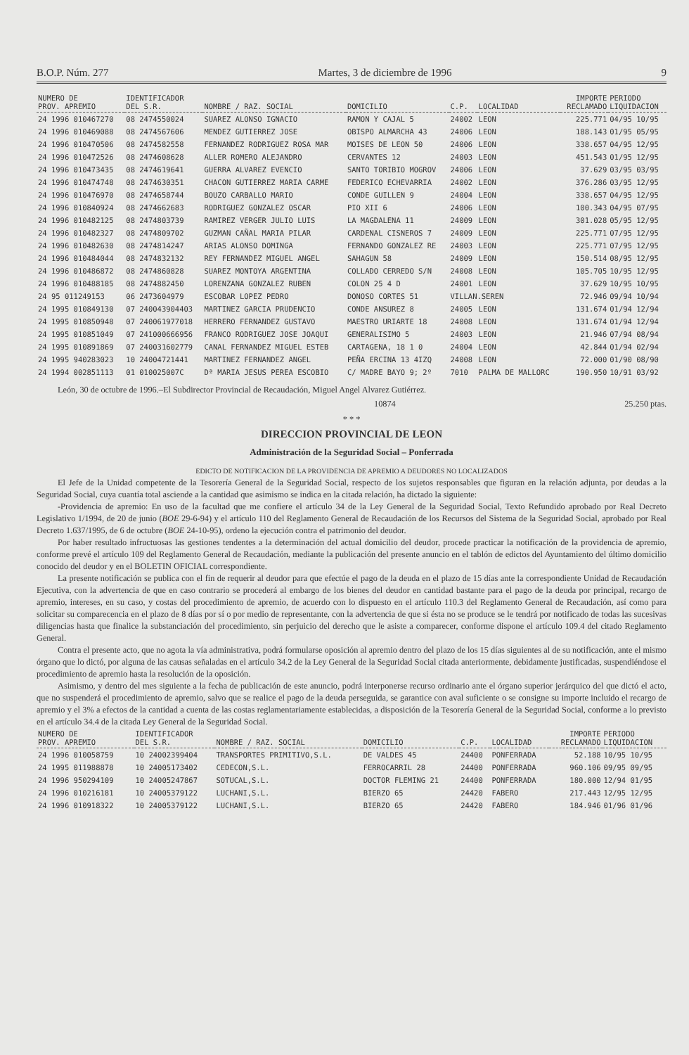B.O.P. Núm. 277 Martes, 3 de diciembre de 1996 9
| NUMERO DE PROV. APREMIO | IDENTIFICADOR DEL S.R. | NOMBRE / RAZ. SOCIAL | DOMICILIO | C.P. | LOCALIDAD | IMPORTE RECLAMADO | PERIODO LIQUIDACION |
| --- | --- | --- | --- | --- | --- | --- | --- |
| 24 1996 010467270 | 08 2474550024 | SUAREZ ALONSO IGNACIO | RAMON Y CAJAL 5 | 24002 | LEON | 225.771 | 04/95 10/95 |
| 24 1996 010469088 | 08 2474567606 | MENDEZ GUTIERREZ JOSE | OBISPO ALMARCHA 43 | 24006 | LEON | 188.143 | 01/95 05/95 |
| 24 1996 010470506 | 08 2474582558 | FERNANDEZ RODRIGUEZ ROSA MAR | MOISES DE LEON 50 | 24006 | LEON | 338.657 | 04/95 12/95 |
| 24 1996 010472526 | 08 2474608628 | ALLER ROMERO ALEJANDRO | CERVANTES 12 | 24003 | LEON | 451.543 | 01/95 12/95 |
| 24 1996 010473435 | 08 2474619641 | GUERRA ALVAREZ EVENCIO | SANTO TORIBIO MOGROV | 24006 | LEON | 37.629 | 03/95 03/95 |
| 24 1996 010474748 | 08 2474630351 | CHACON GUTIERREZ MARIA CARME | FEDERICO ECHEVARRIA | 24002 | LEON | 376.286 | 03/95 12/95 |
| 24 1996 010476970 | 08 2474658744 | BOUZO CARBALLO MARIO | CONDE GUILLEN 9 | 24004 | LEON | 338.657 | 04/95 12/95 |
| 24 1996 010840924 | 08 2474662683 | RODRIGUEZ GONZALEZ OSCAR | PIO XII 6 | 24006 | LEON | 100.343 | 04/95 07/95 |
| 24 1996 010482125 | 08 2474803739 | RAMIREZ VERGER JULIO LUIS | LA MAGDALENA 11 | 24009 | LEON | 301.028 | 05/95 12/95 |
| 24 1996 010482327 | 08 2474809702 | GUZMAN CAÑAL MARIA PILAR | CARDENAL CISNEROS 7 | 24009 | LEON | 225.771 | 07/95 12/95 |
| 24 1996 010482630 | 08 2474814247 | ARIAS ALONSO DOMINGA | FERNANDO GONZALEZ RE | 24003 | LEON | 225.771 | 07/95 12/95 |
| 24 1996 010484044 | 08 2474832132 | REY FERNANDEZ MIGUEL ANGEL | SAHAGUN 58 | 24009 | LEON | 150.514 | 08/95 12/95 |
| 24 1996 010486872 | 08 2474860828 | SUAREZ MONTOYA ARGENTINA | COLLADO CERREDO S/N | 24008 | LEON | 105.705 | 10/95 12/95 |
| 24 1996 010488185 | 08 2474882450 | LORENZANA GONZALEZ RUBEN | COLON 25 4 D | 24001 | LEON | 37.629 | 10/95 10/95 |
| 24 95 011249153 | 06 2473604979 | ESCOBAR LOPEZ PEDRO | DONOSO CORTES 51 | VILLAN.SEREN | | 72.946 | 09/94 10/94 |
| 24 1995 010849130 | 07 240043904403 | MARTINEZ GARCIA PRUDENCIO | CONDE ANSUREZ 8 | 24005 | LEON | 131.674 | 01/94 12/94 |
| 24 1995 010850948 | 07 240061977018 | HERRERO FERNANDEZ GUSTAVO | MAESTRO URIARTE 18 | 24008 | LEON | 131.674 | 01/94 12/94 |
| 24 1995 010851049 | 07 241000666956 | FRANCO RODRIGUEZ JOSE JOAQUI | GENERALISIMO 5 | 24003 | LEON | 21.946 | 07/94 08/94 |
| 24 1995 010891869 | 07 240031602779 | CANAL FERNANDEZ MIGUEL ESTEB | CARTAGENA, 18 1 0 | 24004 | LEON | 42.844 | 01/94 02/94 |
| 24 1995 940283023 | 10 24004721441 | MARTINEZ FERNANDEZ ANGEL | PEÑA ERCINA 13 4IZQ | 24008 | LEON | 72.000 | 01/90 08/90 |
| 24 1994 002851113 | 01 010025007C | Dª MARIA JESUS PEREA ESCOBIO | C/ MADRE BAYO 9; 2º | 7010 | PALMA DE MALLORC | 190.950 | 10/91 03/92 |
León, 30 de octubre de 1996.–El Subdirector Provincial de Recaudación, Miguel Angel Alvarez Gutiérrez.
10874 25.250 ptas.
* * *
DIRECCION PROVINCIAL DE LEON
Administración de la Seguridad Social – Ponferrada
EDICTO DE NOTIFICACION DE LA PROVIDENCIA DE APREMIO A DEUDORES NO LOCALIZADOS
El Jefe de la Unidad competente de la Tesorería General de la Seguridad Social, respecto de los sujetos responsables que figuran en la relación adjunta, por deudas a la Seguridad Social, cuya cuantía total asciende a la cantidad que asimismo se indica en la citada relación, ha dictado la siguiente:
-Providencia de apremio: En uso de la facultad que me confiere el artículo 34 de la Ley General de la Seguridad Social, Texto Refundido aprobado por Real Decreto Legislativo 1/1994, de 20 de junio (BOE 29-6-94) y el artículo 110 del Reglamento General de Recaudación de los Recursos del Sistema de la Seguridad Social, aprobado por Real Decreto 1.637/1995, de 6 de octubre (BOE 24-10-95), ordeno la ejecución contra el patrimonio del deudor.
Por haber resultado infructuosas las gestiones tendentes a la determinación del actual domicilio del deudor, procede practicar la notificación de la providencia de apremio, conforme prevé el artículo 109 del Reglamento General de Recaudación, mediante la publicación del presente anuncio en el tablón de edictos del Ayuntamiento del último domicilio conocido del deudor y en el BOLETIN OFICIAL correspondiente.
La presente notificación se publica con el fin de requerir al deudor para que efectúe el pago de la deuda en el plazo de 15 días ante la correspondiente Unidad de Recaudación Ejecutiva, con la advertencia de que en caso contrario se procederá al embargo de los bienes del deudor en cantidad bastante para el pago de la deuda por principal, recargo de apremio, intereses, en su caso, y costas del procedimiento de apremio, de acuerdo con lo dispuesto en el artículo 110.3 del Reglamento General de Recaudación, así como para solicitar su comparecencia en el plazo de 8 días por sí o por medio de representante, con la advertencia de que si ésta no se produce se le tendrá por notificado de todas las sucesivas diligencias hasta que finalice la substanciación del procedimiento, sin perjuicio del derecho que le asiste a comparecer, conforme dispone el artículo 109.4 del citado Reglamento General.
Contra el presente acto, que no agota la vía administrativa, podrá formularse oposición al apremio dentro del plazo de los 15 días siguientes al de su notificación, ante el mismo órgano que lo dictó, por alguna de las causas señaladas en el artículo 34.2 de la Ley General de la Seguridad Social citada anteriormente, debidamente justificadas, suspendiéndose el procedimiento de apremio hasta la resolución de la oposición.
Asimismo, y dentro del mes siguiente a la fecha de publicación de este anuncio, podrá interponerse recurso ordinario ante el órgano superior jerárquico del que dictó el acto, que no suspenderá el procedimiento de apremio, salvo que se realice el pago de la deuda perseguida, se garantice con aval suficiente o se consigne su importe incluido el recargo de apremio y el 3% a efectos de la cantidad a cuenta de las costas reglamentariamente establecidas, a disposición de la Tesorería General de la Seguridad Social, conforme a lo previsto en el artículo 34.4 de la citada Ley General de la Seguridad Social.
| NUMERO DE PROV. APREMIO | IDENTIFICADOR DEL S.R. | NOMBRE / RAZ. SOCIAL | DOMICILIO | C.P. | LOCALIDAD | IMPORTE RECLAMADO | PERIODO LIQUIDACION |
| --- | --- | --- | --- | --- | --- | --- | --- |
| 24 1996 010058759 | 10 24002399404 | TRANSPORTES PRIMITIVO,S.L. | DE VALDES 45 | 24400 | PONFERRADA | 52.188 | 10/95 10/95 |
| 24 1995 011988878 | 10 24005173402 | CEDECON,S.L. | FERROCARRIL 28 | 24400 | PONFERRADA | 960.106 | 09/95 09/95 |
| 24 1996 950294109 | 10 24005247867 | SOTUCAL,S.L. | DOCTOR FLEMING 21 | 24400 | PONFERRADA | 180.000 | 12/94 01/95 |
| 24 1996 010216181 | 10 24005379122 | LUCHANI,S.L. | BIERZO 65 | 24420 | FABERO | 217.443 | 12/95 12/95 |
| 24 1996 010918322 | 10 24005379122 | LUCHANI,S.L. | BIERZO 65 | 24420 | FABERO | 184.946 | 01/96 01/96 |